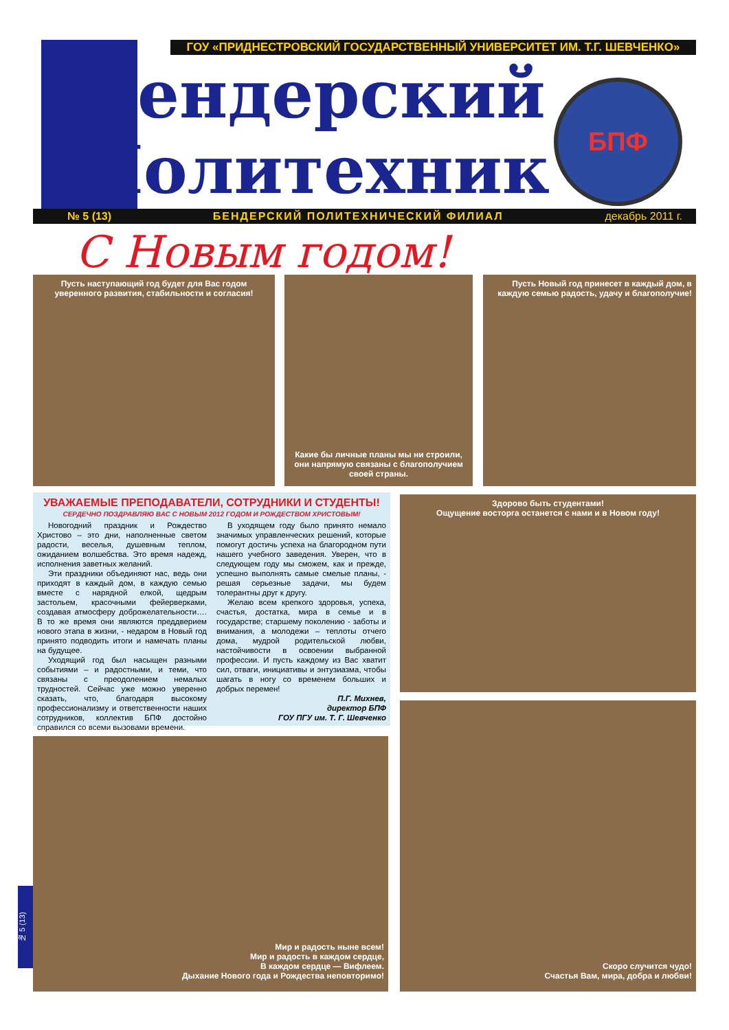ГОУ «ПРИДНЕСТРОВСКИЙ ГОСУДАРСТВЕННЫЙ УНИВЕРСИТЕТ ИМ. Т.Г. ШЕВЧЕНКО»
Бендерский
Политехник
БПФ
№ 5 (13) БЕНДЕРСКИЙ ПОЛИТЕХНИЧЕСКИЙ ФИЛИАЛ декабрь 2011 г.
С Новым годом!
Пусть наступающий год будет для Вас годом уверенного развития, стабильности и согласия!
Какие бы личные планы мы ни строили, они напрямую связаны с благополучием своей страны.
Пусть Новый год принесет в каждый дом, в каждую семью радость, удачу и благополучие!
УВАЖАЕМЫЕ ПРЕПОДАВАТЕЛИ, СОТРУДНИКИ И СТУДЕНТЫ!
СЕРДЕЧНО ПОЗДРАВЛЯЮ ВАС С НОВЫМ 2012 ГОДОМ И РОЖДЕСТВОМ ХРИСТОВЫМ!
Новогодний праздник и Рождество Христово – это дни, наполненные светом радости, веселья, душевным теплом, ожиданием волшебства. Это время надежд, исполнения заветных желаний.
Эти праздники объединяют нас, ведь они приходят в каждый дом, в каждую семью вместе с нарядной елкой, щедрым застольем, красочными фейерверками, создавая атмосферу доброжелательности…. В то же время они являются преддверием нового этапа в жизни, - недаром в Новый год принято подводить итоги и намечать планы на будущее.
Уходящий год был насыщен разными событиями – и радостными, и теми, что связаны с преодолением немалых трудностей. Сейчас уже можно уверенно сказать, что, благодаря высокому профессионализму и ответственности наших сотрудников, коллектив БПФ достойно справился со всеми вызовами времени.
В уходящем году было принято немало значимых управленческих решений, которые помогут достичь успеха на благородном пути нашего учебного заведения. Уверен, что в следующем году мы сможем, как и прежде, успешно выполнять самые смелые планы, - решая серьезные задачи, мы будем толерантны друг к другу.
Желаю всем крепкого здоровья, успеха, счастья, достатка, мира в семье и в государстве; старшему поколению - заботы и внимания, а молодежи – теплоты отчего дома, мудрой родительской любви, настойчивости в освоении выбранной профессии. И пусть каждому из Вас хватит сил, отваги, инициативы и энтузиазма, чтобы шагать в ногу со временем больших и добрых перемен!
П.Г. Михнев,
директор БПФ
ГОУ ПГУ им. Т. Г. Шевченко
Здорово быть студентами!
Ощущение восторга останется с нами и в Новом году!
Мир и радость ныне всем!
Мир и радость в каждом сердце,
В каждом сердце — Вифлеем.
Дыхание Нового года и Рождества неповторимо!
Скоро случится чудо!
Счастья Вам, мира, добра и любви!
№ 5 (13)